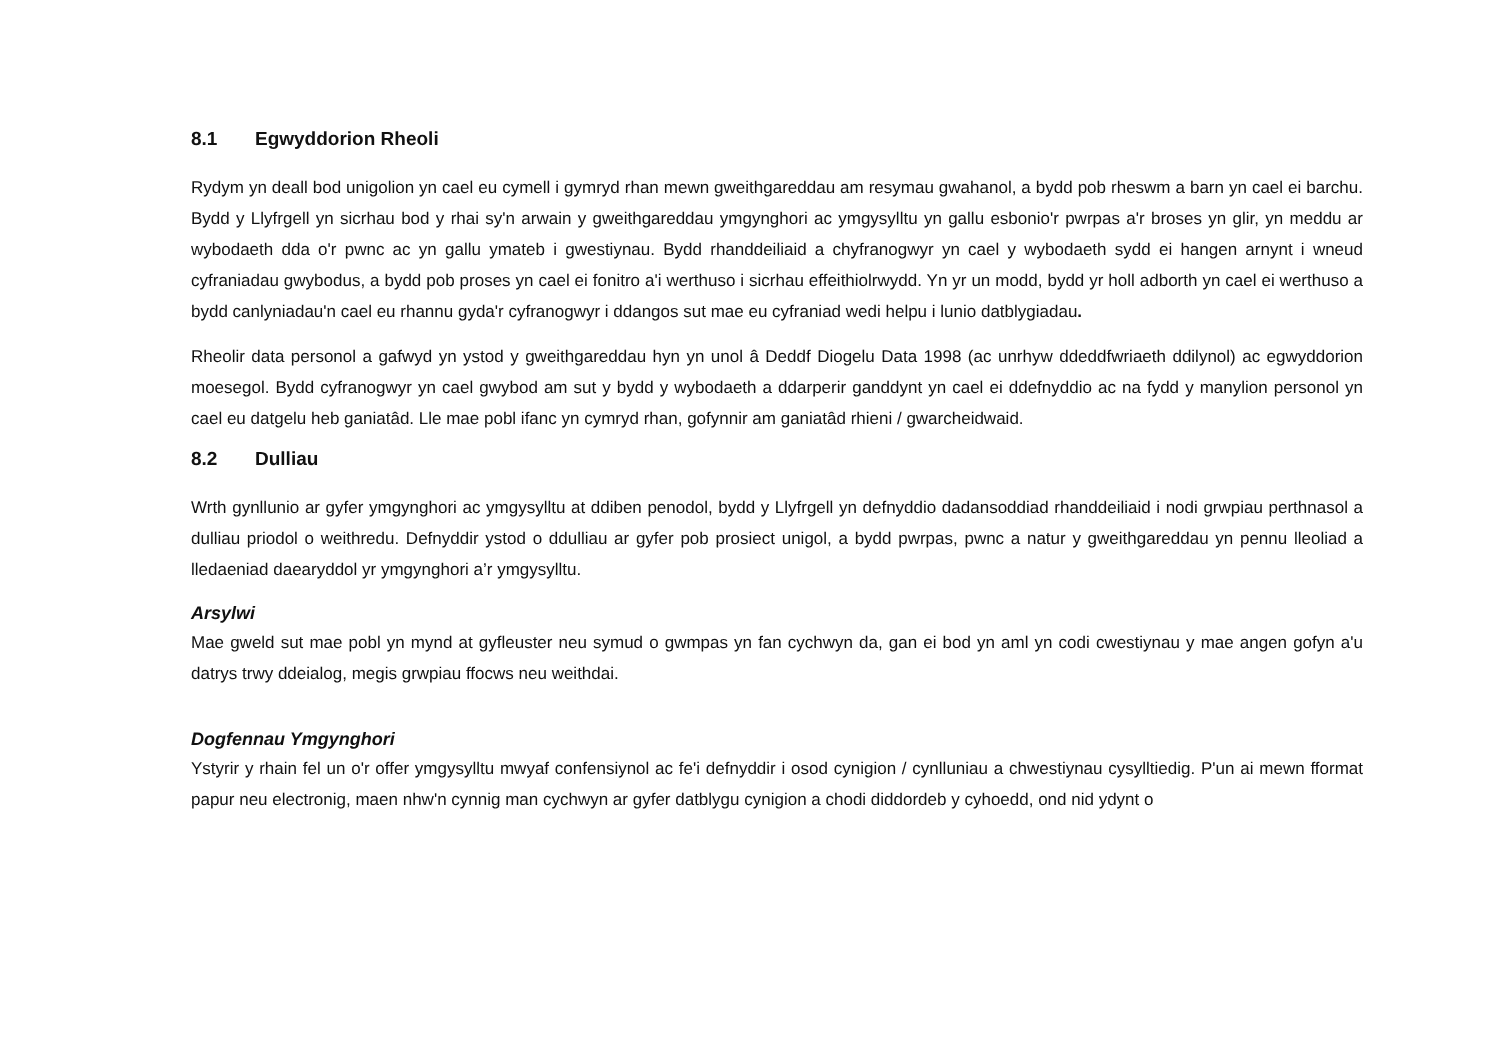8.1 Egwyddorion Rheoli
Rydym yn deall bod unigolion yn cael eu cymell i gymryd rhan mewn gweithgareddau am resymau gwahanol, a bydd pob rheswm a barn yn cael ei barchu. Bydd y Llyfrgell yn sicrhau bod y rhai sy'n arwain y gweithgareddau ymgynghori ac ymgysylltu yn gallu esbonio'r pwrpas a'r broses yn glir, yn meddu ar wybodaeth dda o'r pwnc ac yn gallu ymateb i gwestiynau. Bydd rhanddeiliaid a chyfranogwyr yn cael y wybodaeth sydd ei hangen arnynt i wneud cyfraniadau gwybodus, a bydd pob proses yn cael ei fonitro a'i werthuso i sicrhau effeithiolrwydd. Yn yr un modd, bydd yr holl adborth yn cael ei werthuso a bydd canlyniadau'n cael eu rhannu gyda'r cyfranogwyr i ddangos sut mae eu cyfraniad wedi helpu i lunio datblygiadau.
Rheolir data personol a gafwyd yn ystod y gweithgareddau hyn yn unol â Deddf Diogelu Data 1998 (ac unrhyw ddeddfwriaeth ddilynol) ac egwyddorion moesegol. Bydd cyfranogwyr yn cael gwybod am sut y bydd y wybodaeth a ddarperir ganddynt yn cael ei ddefnyddio ac na fydd y manylion personol yn cael eu datgelu heb ganiatâd. Lle mae pobl ifanc yn cymryd rhan, gofynnir am ganiatâd rhieni / gwarcheidwaid.
8.2 Dulliau
Wrth gynllunio ar gyfer ymgynghori ac ymgysylltu at ddiben penodol, bydd y Llyfrgell yn defnyddio dadansoddiad rhanddeiliaid i nodi grwpiau perthnasol a dulliau priodol o weithredu. Defnyddir ystod o ddulliau ar gyfer pob prosiect unigol, a bydd pwrpas, pwnc a natur y gweithgareddau yn pennu lleoliad a lledaeniad daearyddol yr ymgynghori a’r ymgysylltu.
Arsylwi
Mae gweld sut mae pobl yn mynd at gyfleuster neu symud o gwmpas yn fan cychwyn da, gan ei bod yn aml yn codi cwestiynau y mae angen gofyn a'u datrys trwy ddeialog, megis grwpiau ffocws neu weithdai.
Dogfennau Ymgynghori
Ystyrir y rhain fel un o'r offer ymgysylltu mwyaf confensiynol ac fe'i defnyddir i osod cynigion / cynlluniau a chwestiynau cysylltiedig. P'un ai mewn fformat papur neu electronig, maen nhw'n cynnig man cychwyn ar gyfer datblygu cynigion a chodi diddordeb y cyhoedd, ond nid ydynt o